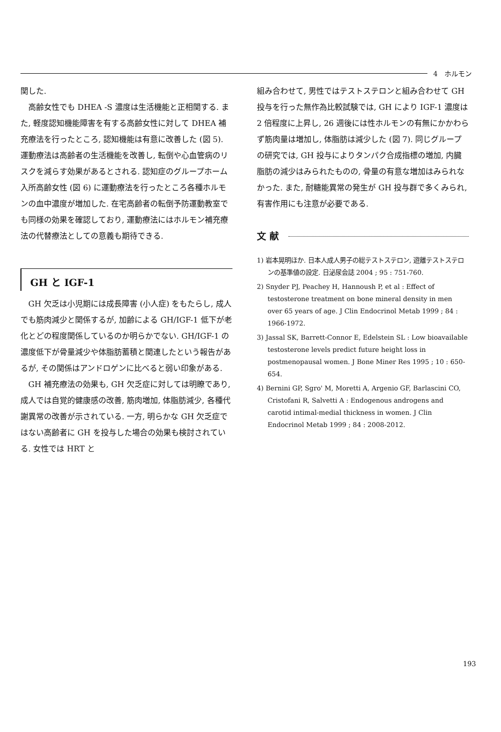4　ホルモン
関した.
高齢女性でも DHEA -S 濃度は生活機能と正相関する. また, 軽度認知機能障害を有する高齢女性に対して DHEA 補充療法を行ったところ, 認知機能は有意に改善した (図 5). 運動療法は高齢者の生活機能を改善し, 転倒や心血管病のリスクを減らす効果があるとされる. 認知症のグループホーム入所高齢女性 (図 6) に運動療法を行ったところ各種ホルモンの血中濃度が増加した. 在宅高齢者の転倒予防運動教室でも同様の効果を確認しており, 運動療法にはホルモン補充療法の代替療法としての意義も期待できる.
GH と IGF-1
GH 欠乏は小児期には成長障害 (小人症) をもたらし, 成人でも筋肉減少と関係するが, 加齢による GH/IGF-1 低下が老化とどの程度関係しているのか明らかでない. GH/IGF-1 の濃度低下が骨量減少や体脂肪蓄積と関連したという報告があるが, その関係はアンドロゲンに比べると弱い印象がある.
GH 補充療法の効果も, GH 欠乏症に対しては明瞭であり, 成人では自覚的健康感の改善, 筋肉増加, 体脂肪減少, 各種代謝異常の改善が示されている. 一方, 明らかな GH 欠乏症ではない高齢者に GH を投与した場合の効果も検討されている. 女性では HRT と
組み合わせて, 男性ではテストステロンと組み合わせて GH 投与を行った無作為比較試験では, GH により IGF-1 濃度は 2 倍程度に上昇し, 26 週後には性ホルモンの有無にかかわらず筋肉量は増加し, 体脂肪は減少した (図 7). 同じグループの研究では, GH 投与によりタンパク合成指標の増加, 内臓脂肪の減少はみられたものの, 骨量の有意な増加はみられなかった. また, 耐糖能異常の発生が GH 投与群で多くみられ, 有害作用にも注意が必要である.
文 献
1) 岩本晃明ほか. 日本人成人男子の総テストステロン, 遊離テストステロンの基準値の設定. 日泌尿会誌 2004 ; 95 : 751-760.
2) Snyder PJ, Peachey H, Hannoush P, et al : Effect of testosterone treatment on bone mineral density in men over 65 years of age. J Clin Endocrinol Metab 1999 ; 84 : 1966-1972.
3) Jassal SK, Barrett-Connor E, Edelstein SL : Low bioavailable testosterone levels predict future height loss in postmenopausal women. J Bone Miner Res 1995 ; 10 : 650-654.
4) Bernini GP, Sgro' M, Moretti A, Argenio GF, Barlascini CO, Cristofani R, Salvetti A : Endogenous androgens and carotid intimal-medial thickness in women. J Clin Endocrinol Metab 1999 ; 84 : 2008-2012.
193